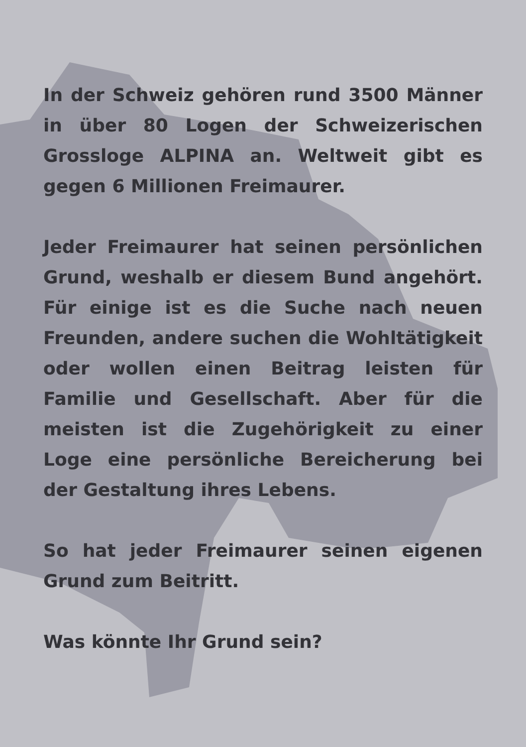In der Schweiz gehören rund 3500 Männer in über 80 Logen der Schweizerischen Grossloge ALPINA an. Weltweit gibt es gegen 6 Millionen Freimaurer.
Jeder Freimaurer hat seinen persönlichen Grund, weshalb er diesem Bund angehört. Für einige ist es die Suche nach neuen Freunden, andere suchen die Wohltätigkeit oder wollen einen Beitrag leisten für Familie und Gesellschaft. Aber für die meisten ist die Zugehörigkeit zu einer Loge eine persönliche Bereicherung bei der Gestaltung ihres Lebens.
So hat jeder Freimaurer seinen eigenen Grund zum Beitritt.
Was könnte Ihr Grund sein?